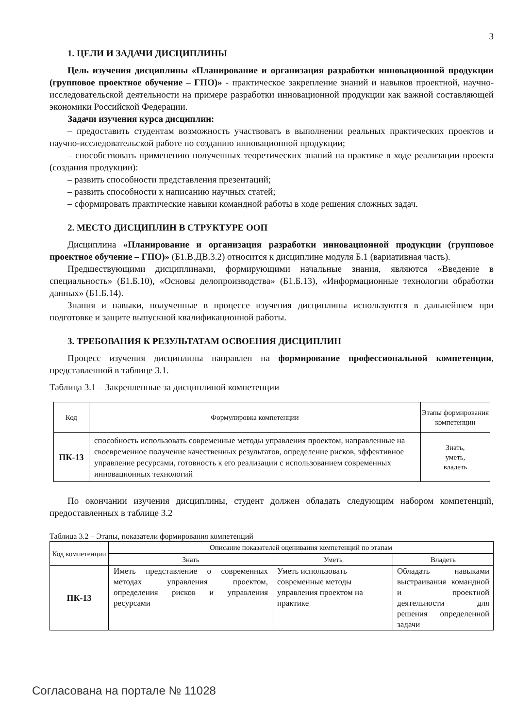3
1. ЦЕЛИ И ЗАДАЧИ ДИСЦИПЛИНЫ
Цель изучения дисциплины «Планирование и организация разработки инновационной продукции (групповое проектное обучение – ГПО)» - практическое закрепление знаний и навыков проектной, научно-исследовательской деятельности на примере разработки инновационной продукции как важной составляющей экономики Российской Федерации.
Задачи изучения курса дисциплин:
– предоставить студентам возможность участвовать в выполнении реальных практических проектов и научно-исследовательской работе по созданию инновационной продукции;
– способствовать применению полученных теоретических знаний на практике в ходе реализации проекта (создания продукции):
– развить способности представления презентаций;
– развить способности к написанию научных статей;
– сформировать практические навыки командной работы в ходе решения сложных задач.
2. МЕСТО ДИСЦИПЛИН В СТРУКТУРЕ ООП
Дисциплина «Планирование и организация разработки инновационной продукции (групповое проектное обучение – ГПО)» (Б1.В.ДВ.3.2) относится к дисциплине модуля Б.1 (вариативная часть).
Предшествующими дисциплинами, формирующими начальные знания, являются «Введение в специальность» (Б1.Б.10), «Основы делопроизводства» (Б1.Б.13), «Информационные технологии обработки данных» (Б1.Б.14).
Знания и навыки, полученные в процессе изучения дисциплины используются в дальнейшем при подготовке и защите выпускной квалификационной работы.
3. ТРЕБОВАНИЯ К РЕЗУЛЬТАТАМ ОСВОЕНИЯ ДИСЦИПЛИН
Процесс изучения дисциплины направлен на формирование профессиональной компетенции, представленной в таблице 3.1.
Таблица 3.1 – Закрепленные за дисциплиной компетенции
| Код | Формулировка компетенции | Этапы формирования компетенции |
| --- | --- | --- |
| ПК-13 | способность использовать современные методы управления проектом, направленные на своевременное получение качественных результатов, определение рисков, эффективное управление ресурсами, готовность к его реализации с использованием современных инновационных технологий | Знать, уметь, владеть |
По окончании изучения дисциплины, студент должен обладать следующим набором компетенций, предоставленных в таблице 3.2
Таблица 3.2 – Этапы, показатели формирования компетенций
| Код компетенции | Описание показателей оценивания компетенций по этапам | | |
| --- | --- | --- | --- |
| | Знать | Уметь | Владеть |
| ПК-13 | Иметь представление о современных методах управления проектом, определения рисков и управления ресурсами | Уметь использовать современные методы управления проектом на практике | Обладать навыками выстраивания командной и проектной деятельности для решения определенной задачи |
Согласована на портале № 11028